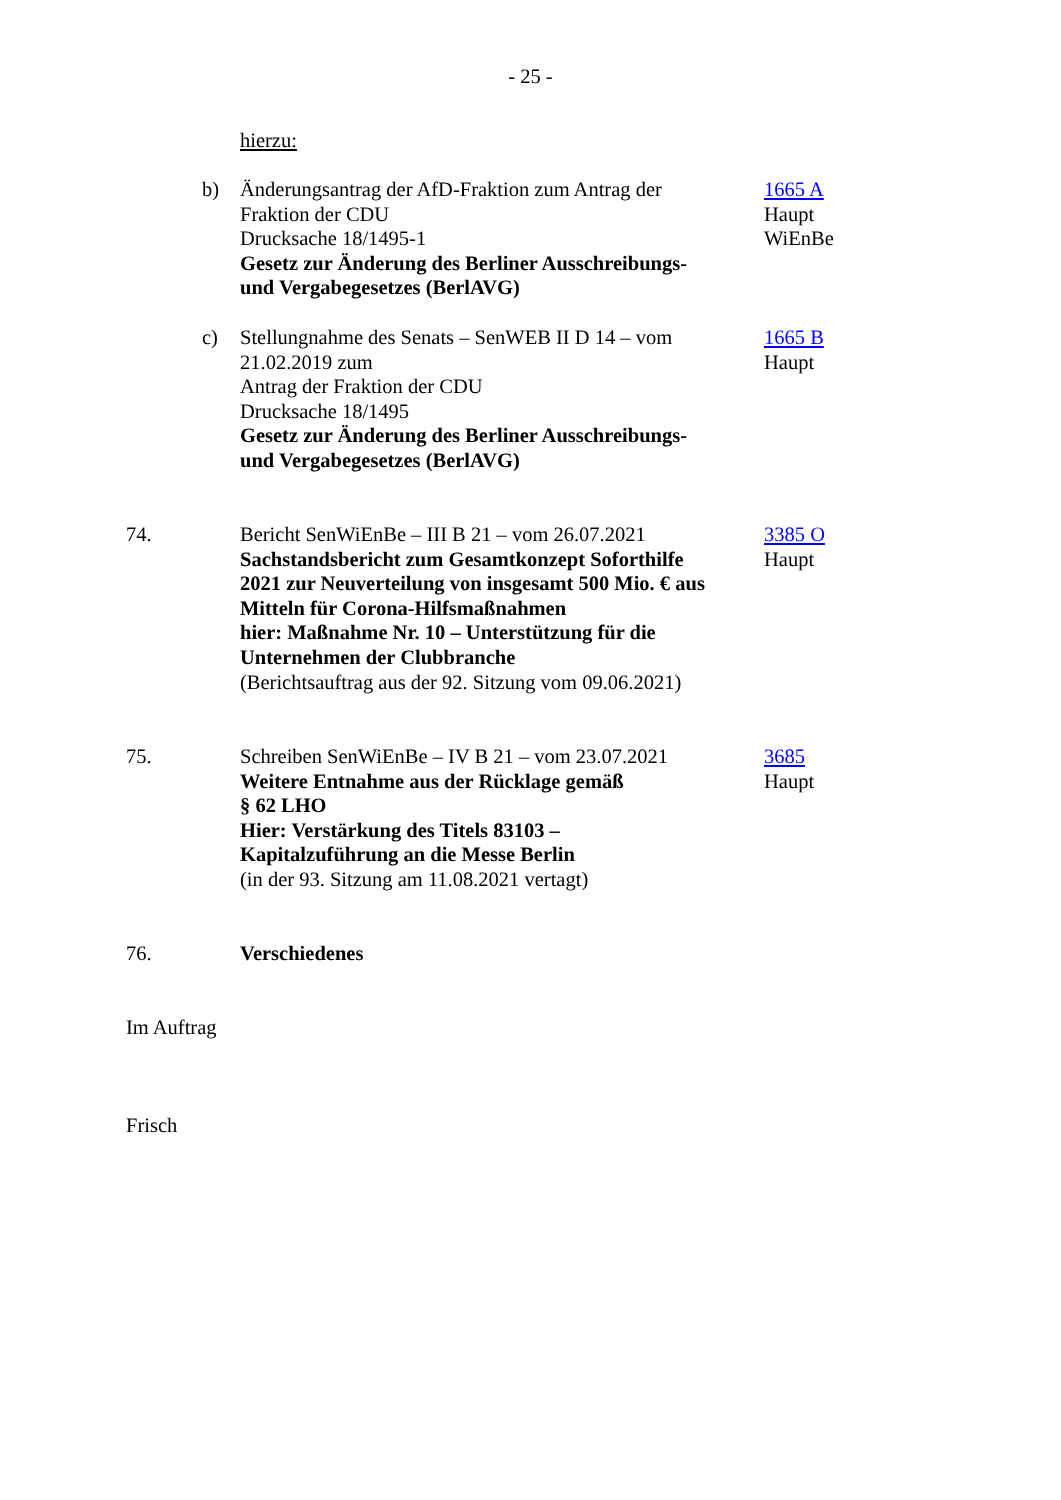- 25 -
hierzu:
b) Änderungsantrag der AfD-Fraktion zum Antrag der Fraktion der CDU
Drucksache 18/1495-1
Gesetz zur Änderung des Berliner Ausschreibungs- und Vergabegesetzes (BerlAVG)
1665 A
Haupt
WiEnBe
c) Stellungnahme des Senats – SenWEB II D 14 – vom 21.02.2019 zum
Antrag der Fraktion der CDU
Drucksache 18/1495
Gesetz zur Änderung des Berliner Ausschreibungs- und Vergabegesetzes (BerlAVG)
1665 B
Haupt
74. Bericht SenWiEnBe – III B 21 – vom 26.07.2021
Sachstandsbericht zum Gesamtkonzept Soforthilfe 2021 zur Neuverteilung von insgesamt 500 Mio. € aus Mitteln für Corona-Hilfsmaßnahmen
hier: Maßnahme Nr. 10 – Unterstützung für die Unternehmen der Clubbranche
(Berichtsauftrag aus der 92. Sitzung vom 09.06.2021)
3385 O
Haupt
75. Schreiben SenWiEnBe – IV B 21 – vom 23.07.2021
Weitere Entnahme aus der Rücklage gemäß
§ 62 LHO
Hier: Verstärkung des Titels 83103 –
Kapitalzuführung an die Messe Berlin
(in der 93. Sitzung am 11.08.2021 vertagt)
3685
Haupt
76. Verschiedenes
Im Auftrag
Frisch